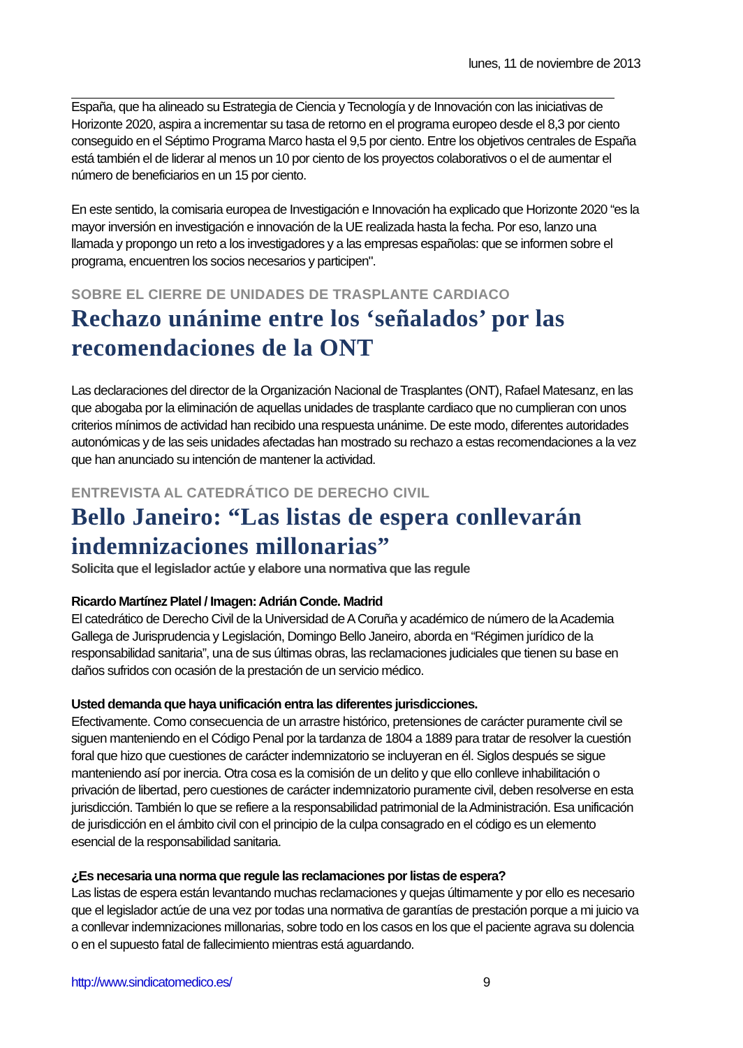lunes, 11 de noviembre de 2013
España, que ha alineado su Estrategia de Ciencia y Tecnología y de Innovación con las iniciativas de Horizonte 2020, aspira a incrementar su tasa de retorno en el programa europeo desde el 8,3 por ciento conseguido en el Séptimo Programa Marco hasta el 9,5 por ciento. Entre los objetivos centrales de España está también el de liderar al menos un 10 por ciento de los proyectos colaborativos o el de aumentar el número de beneficiarios en un 15 por ciento.
En este sentido, la comisaria europea de Investigación e Innovación ha explicado que Horizonte 2020 “es la mayor inversión en investigación e innovación de la UE realizada hasta la fecha. Por eso, lanzo una llamada y propongo un reto a los investigadores y a las empresas españolas: que se informen sobre el programa, encuentren los socios necesarios y participen".
SOBRE EL CIERRE DE UNIDADES DE TRASPLANTE CARDIACO
Rechazo unánime entre los ‘señalados’ por las recomendaciones de la ONT
Las declaraciones del director de la Organización Nacional de Trasplantes (ONT), Rafael Matesanz, en las que abogaba por la eliminación de aquellas unidades de trasplante cardiaco que no cumplieran con unos criterios mínimos de actividad han recibido una respuesta unánime. De este modo, diferentes autoridades autonómicas y de las seis unidades afectadas han mostrado su rechazo a estas recomendaciones a la vez que han anunciado su intención de mantener la actividad.
ENTREVISTA AL CATEDRÁTICO DE DERECHO CIVIL
Bello Janeiro: “Las listas de espera conllevarán indemnizaciones millonarias”
Solicita que el legislador actúe y elabore una normativa que las regule
Ricardo Martínez Platel / Imagen: Adrián Conde. Madrid
El catedrático de Derecho Civil de la Universidad de A Coruña y académico de número de la Academia Gallega de Jurisprudencia y Legislación, Domingo Bello Janeiro, aborda en “Régimen jurídico de la responsabilidad sanitaria”, una de sus últimas obras, las reclamaciones judiciales que tienen su base en daños sufridos con ocasión de la prestación de un servicio médico.
Usted demanda que haya unificación entra las diferentes jurisdicciones.
Efectivamente. Como consecuencia de un arrastre histórico, pretensiones de carácter puramente civil se siguen manteniendo en el Código Penal por la tardanza de 1804 a 1889 para tratar de resolver la cuestión foral que hizo que cuestiones de carácter indemnizatorio se incluyeran en él. Siglos después se sigue manteniendo así por inercia. Otra cosa es la comisión de un delito y que ello conlleve inhabilitación o privación de libertad, pero cuestiones de carácter indemnizatorio puramente civil, deben resolverse en esta jurisdicción. También lo que se refiere a la responsabilidad patrimonial de la Administración. Esa unificación de jurisdicción en el ámbito civil con el principio de la culpa consagrado en el código es un elemento esencial de la responsabilidad sanitaria.
¿Es necesaria una norma que regule las reclamaciones por listas de espera?
Las listas de espera están levantando muchas reclamaciones y quejas últimamente y por ello es necesario que el legislador actúe de una vez por todas una normativa de garantías de prestación porque a mi juicio va a conllevar indemnizaciones millonarias, sobre todo en los casos en los que el paciente agrava su dolencia o en el supuesto fatal de fallecimiento mientras está aguardando.
http://www.sindicatomedico.es/ 9